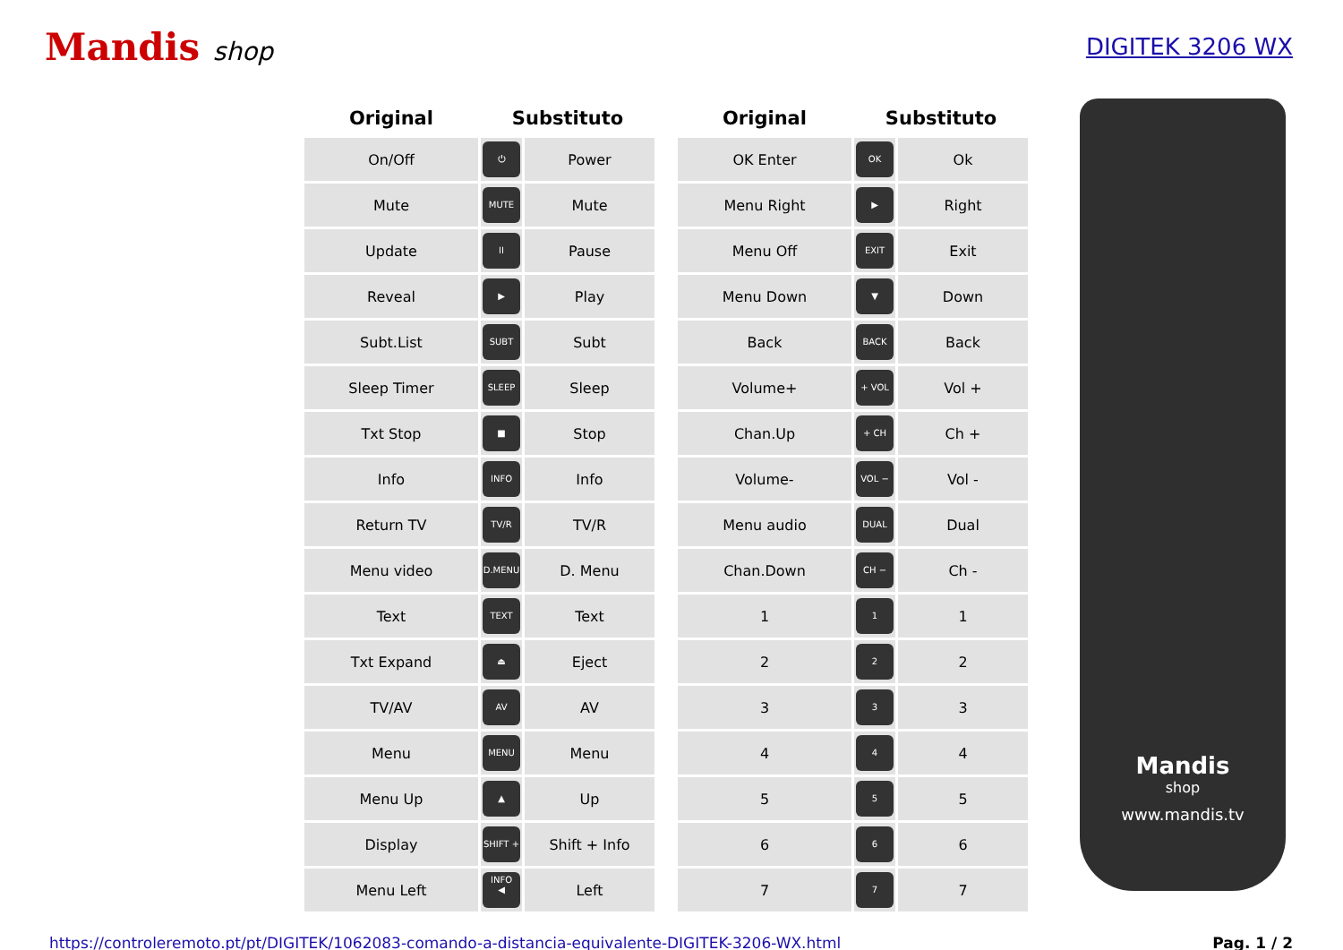Mandis shop DIGITEK 3206 WX
| Original | Substituto | |
| --- | --- | --- |
| On/Off | ⏻ | Power |
| Mute | MUTE | Mute |
| Update | II | Pause |
| Reveal | ▶ | Play |
| Subt.List | SUBT | Subt |
| Sleep Timer | SLEEP | Sleep |
| Txt Stop | ■ | Stop |
| Info | INFO | Info |
| Return TV | TV/R | TV/R |
| Menu video | D.MENU | D. Menu |
| Text | TEXT | Text |
| Txt Expand | ⏏ | Eject |
| TV/AV | AV | AV |
| Menu | MENU | Menu |
| Menu Up | ▲ | Up |
| Display | SHIFT + INFO | Shift + Info |
| Menu Left | ◀ | Left |
| Original | Substituto | |
| --- | --- | --- |
| OK Enter | OK | Ok |
| Menu Right | ▶ | Right |
| Menu Off | EXIT | Exit |
| Menu Down | ▼ | Down |
| Back | BACK | Back |
| Volume+ | + VOL | Vol + |
| Chan.Up | + CH | Ch + |
| Volume- | VOL − | Vol - |
| Menu audio | DUAL | Dual |
| Chan.Down | CH − | Ch - |
| 1 | 1 | 1 |
| 2 | 2 | 2 |
| 3 | 3 | 3 |
| 4 | 4 | 4 |
| 5 | 5 | 5 |
| 6 | 6 | 6 |
| 7 | 7 | 7 |
Mandis
shop
www.mandis.tv
https://controleremoto.pt/pt/DIGITEK/1062083-comando-a-distancia-equivalente-DIGITEK-3206-WX.html Pag. 1 / 2